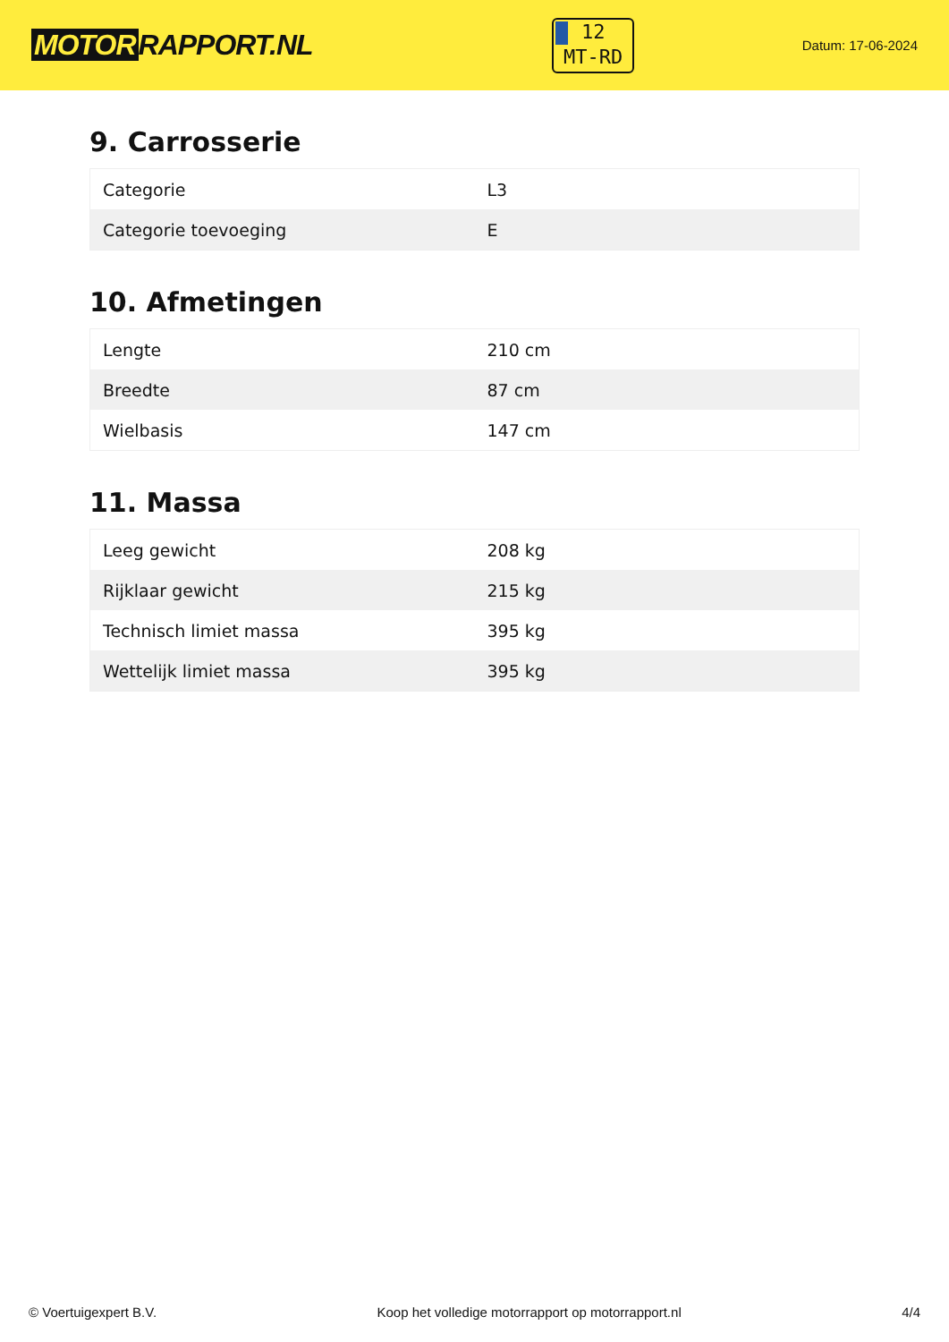MOTOR RAPPORT.NL
12
MT-RD
Datum: 17-06-2024
9. Carrosserie
| Categorie | L3 |
| Categorie toevoeging | E |
10. Afmetingen
| Lengte | 210 cm |
| Breedte | 87 cm |
| Wielbasis | 147 cm |
11. Massa
| Leeg gewicht | 208 kg |
| Rijklaar gewicht | 215 kg |
| Technisch limiet massa | 395 kg |
| Wettelijk limiet massa | 395 kg |
© Voertuigexpert B.V. Koop het volledige motorrapport op motorrapport.nl 4/4